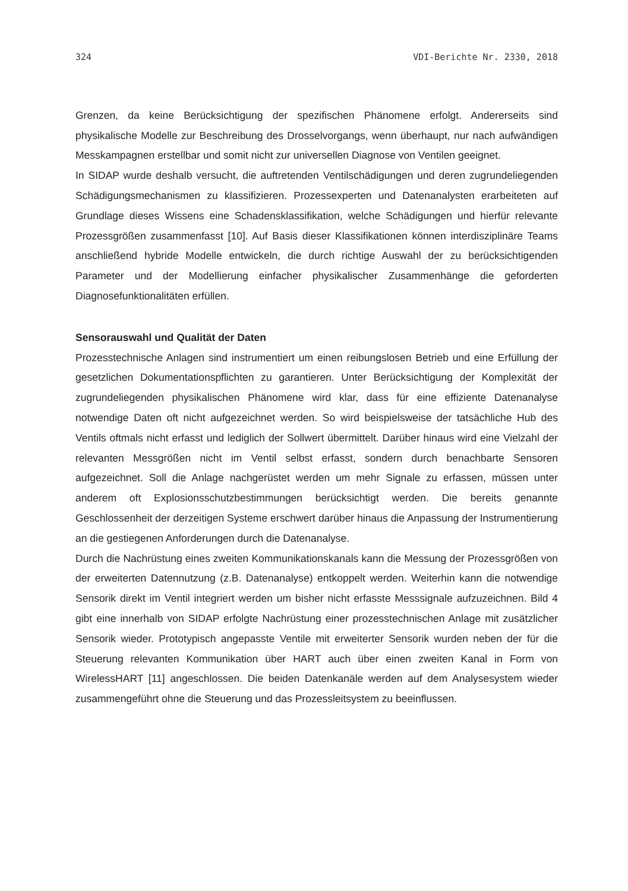324 VDI-Berichte Nr. 2330, 2018
Grenzen, da keine Berücksichtigung der spezifischen Phänomene erfolgt. Andererseits sind physikalische Modelle zur Beschreibung des Drosselvorgangs, wenn überhaupt, nur nach aufwändigen Messkampagnen erstellbar und somit nicht zur universellen Diagnose von Ventilen geeignet.
In SIDAP wurde deshalb versucht, die auftretenden Ventilschädigungen und deren zugrundeliegenden Schädigungsmechanismen zu klassifizieren. Prozessexperten und Datenanalysten erarbeiteten auf Grundlage dieses Wissens eine Schadensklassifikation, welche Schädigungen und hierfür relevante Prozessgrößen zusammenfasst [10]. Auf Basis dieser Klassifikationen können interdisziplinäre Teams anschließend hybride Modelle entwickeln, die durch richtige Auswahl der zu berücksichtigenden Parameter und der Modellierung einfacher physikalischer Zusammenhänge die geforderten Diagnosefunktionalitäten erfüllen.
Sensorauswahl und Qualität der Daten
Prozesstechnische Anlagen sind instrumentiert um einen reibungslosen Betrieb und eine Erfüllung der gesetzlichen Dokumentationspflichten zu garantieren. Unter Berücksichtigung der Komplexität der zugrundeliegenden physikalischen Phänomene wird klar, dass für eine effiziente Datenanalyse notwendige Daten oft nicht aufgezeichnet werden. So wird beispielsweise der tatsächliche Hub des Ventils oftmals nicht erfasst und lediglich der Sollwert übermittelt. Darüber hinaus wird eine Vielzahl der relevanten Messgrößen nicht im Ventil selbst erfasst, sondern durch benachbarte Sensoren aufgezeichnet. Soll die Anlage nachgerüstet werden um mehr Signale zu erfassen, müssen unter anderem oft Explosionsschutzbestimmungen berücksichtigt werden. Die bereits genannte Geschlossenheit der derzeitigen Systeme erschwert darüber hinaus die Anpassung der Instrumentierung an die gestiegenen Anforderungen durch die Datenanalyse.
Durch die Nachrüstung eines zweiten Kommunikationskanals kann die Messung der Prozessgrößen von der erweiterten Datennutzung (z.B. Datenanalyse) entkoppelt werden. Weiterhin kann die notwendige Sensorik direkt im Ventil integriert werden um bisher nicht erfasste Messsignale aufzuzeichnen. Bild 4 gibt eine innerhalb von SIDAP erfolgte Nachrüstung einer prozesstechnischen Anlage mit zusätzlicher Sensorik wieder. Prototypisch angepasste Ventile mit erweiterter Sensorik wurden neben der für die Steuerung relevanten Kommunikation über HART auch über einen zweiten Kanal in Form von WirelessHART [11] angeschlossen. Die beiden Datenkanäle werden auf dem Analysesystem wieder zusammengeführt ohne die Steuerung und das Prozessleitsystem zu beeinflussen.